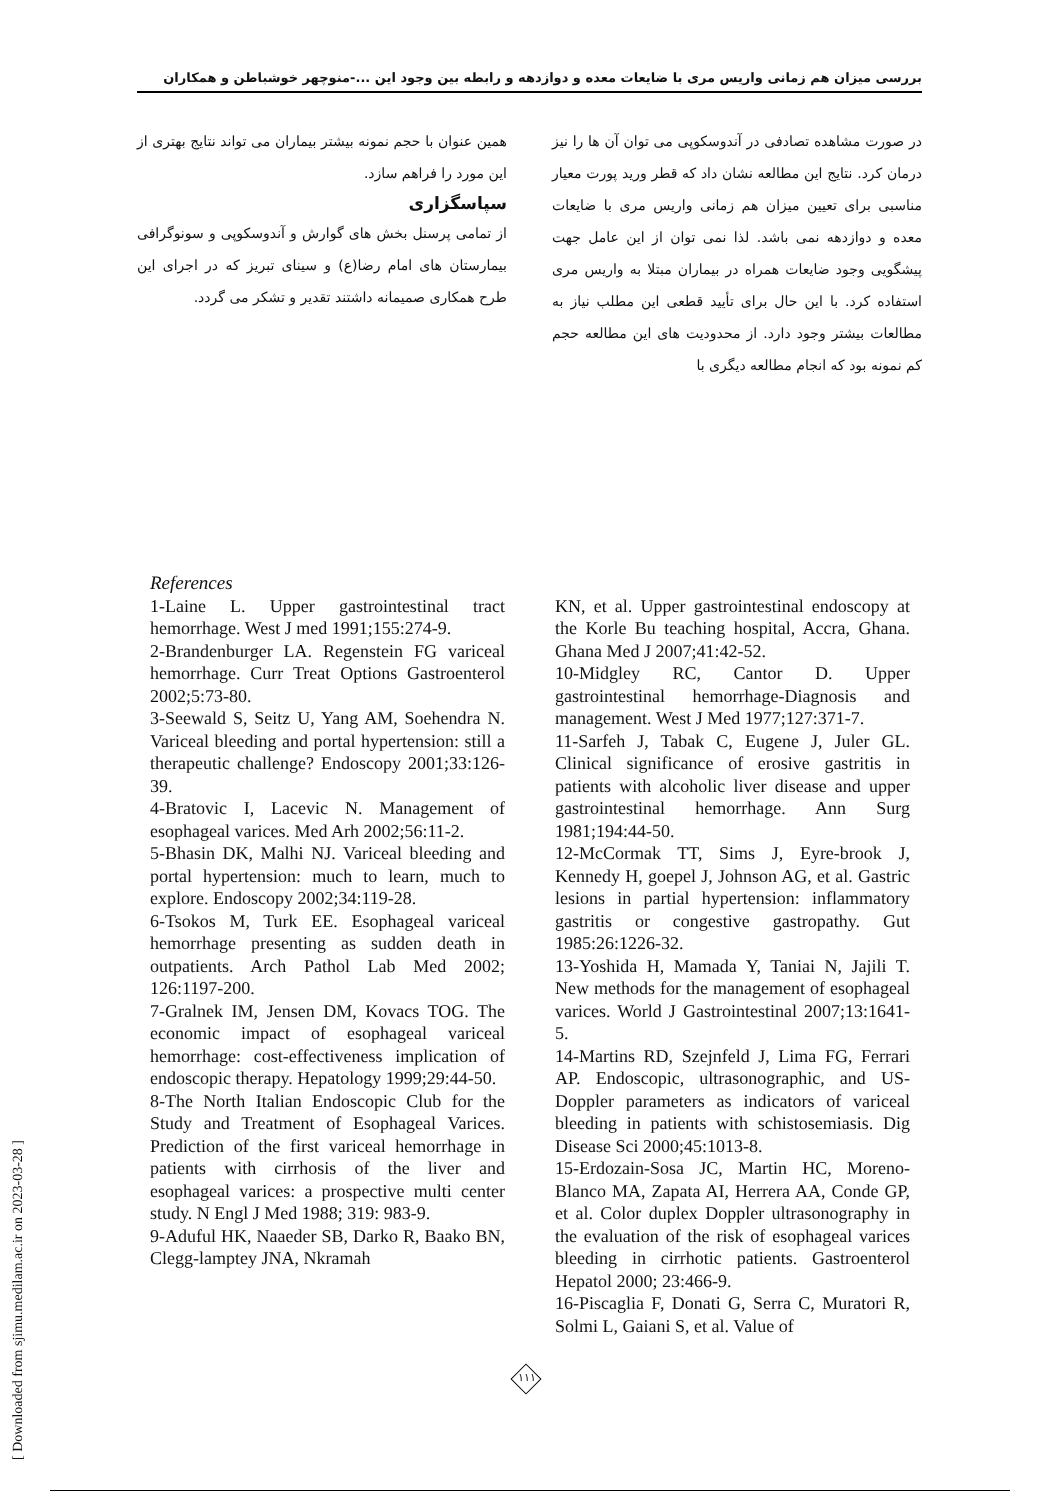بررسی میزان هم زمانی واریس مری با ضایعات معده و دوازدهه و رابطه بین وجود این ...-منوچهر خوشباطن و همکاران
در صورت مشاهده تصادفی در آندوسکوپی می توان آن ها را نیز درمان کرد. نتایج این مطالعه نشان داد که قطر ورید پورت معیار مناسبی برای تعیین میزان هم زمانی واریس مری با ضایعات معده و دوازدهه نمی باشد. لذا نمی توان از این عامل جهت پیشگویی وجود ضایعات همراه در بیماران مبتلا به واریس مری استفاده کرد. با این حال برای تأیید قطعی این مطلب نیاز به مطالعات بیشتر وجود دارد. از محدودیت های این مطالعه حجم کم نمونه بود که انجام مطالعه دیگری با
همین عنوان با حجم نمونه بیشتر بیماران می تواند نتایج بهتری از این مورد را فراهم سازد.
سپاسگزاری
از تمامی پرسنل بخش های گوارش و آندوسکوپی و سونوگرافی بیمارستان های امام رضا(ع) و سینای تبریز که در اجرای این طرح همکاری صمیمانه داشتند تقدیر و تشکر می گردد.
References
1-Laine L. Upper gastrointestinal tract hemorrhage. West J med 1991;155:274-9.
2-Brandenburger LA. Regenstein FG variceal hemorrhage. Curr Treat Options Gastroenterol 2002;5:73-80.
3-Seewald S, Seitz U, Yang AM, Soehendra N. Variceal bleeding and portal hypertension: still a therapeutic challenge? Endoscopy 2001;33:126-39.
4-Bratovic I, Lacevic N. Management of esophageal varices. Med Arh 2002;56:11-2.
5-Bhasin DK, Malhi NJ. Variceal bleeding and portal hypertension: much to learn, much to explore. Endoscopy 2002;34:119-28.
6-Tsokos M, Turk EE. Esophageal variceal hemorrhage presenting as sudden death in outpatients. Arch Pathol Lab Med 2002; 126:1197-200.
7-Gralnek IM, Jensen DM, Kovacs TOG. The economic impact of esophageal variceal hemorrhage: cost-effectiveness implication of endoscopic therapy. Hepatology 1999;29:44-50.
8-The North Italian Endoscopic Club for the Study and Treatment of Esophageal Varices. Prediction of the first variceal hemorrhage in patients with cirrhosis of the liver and esophageal varices: a prospective multi center study. N Engl J Med 1988; 319: 983-9.
9-Aduful HK, Naaeder SB, Darko R, Baako BN, Clegg-lamptey JNA, Nkramah
KN, et al. Upper gastrointestinal endoscopy at the Korle Bu teaching hospital, Accra, Ghana. Ghana Med J 2007;41:42-52.
10-Midgley RC, Cantor D. Upper gastrointestinal hemorrhage-Diagnosis and management. West J Med 1977;127:371-7.
11-Sarfeh J, Tabak C, Eugene J, Juler GL. Clinical significance of erosive gastritis in patients with alcoholic liver disease and upper gastrointestinal hemorrhage. Ann Surg 1981;194:44-50.
12-McCormak TT, Sims J, Eyre-brook J, Kennedy H, goepel J, Johnson AG, et al. Gastric lesions in partial hypertension: inflammatory gastritis or congestive gastropathy. Gut 1985:26:1226-32.
13-Yoshida H, Mamada Y, Taniai N, Jajili T. New methods for the management of esophageal varices. World J Gastrointestinal 2007;13:1641-5.
14-Martins RD, Szejnfeld J, Lima FG, Ferrari AP. Endoscopic, ultrasonographic, and US-Doppler parameters as indicators of variceal bleeding in patients with schistosemiasis. Dig Disease Sci 2000;45:1013-8.
15-Erdozain-Sosa JC, Martin HC, Moreno-Blanco MA, Zapata AI, Herrera AA, Conde GP, et al. Color duplex Doppler ultrasonography in the evaluation of the risk of esophageal varices bleeding in cirrhotic patients. Gastroenterol Hepatol 2000; 23:466-9.
16-Piscaglia F, Donati G, Serra C, Muratori R, Solmi L, Gaiani S, et al. Value of
۱۱۱
[ Downloaded from sjimu.medilam.ac.ir on 2023-03-28 ]